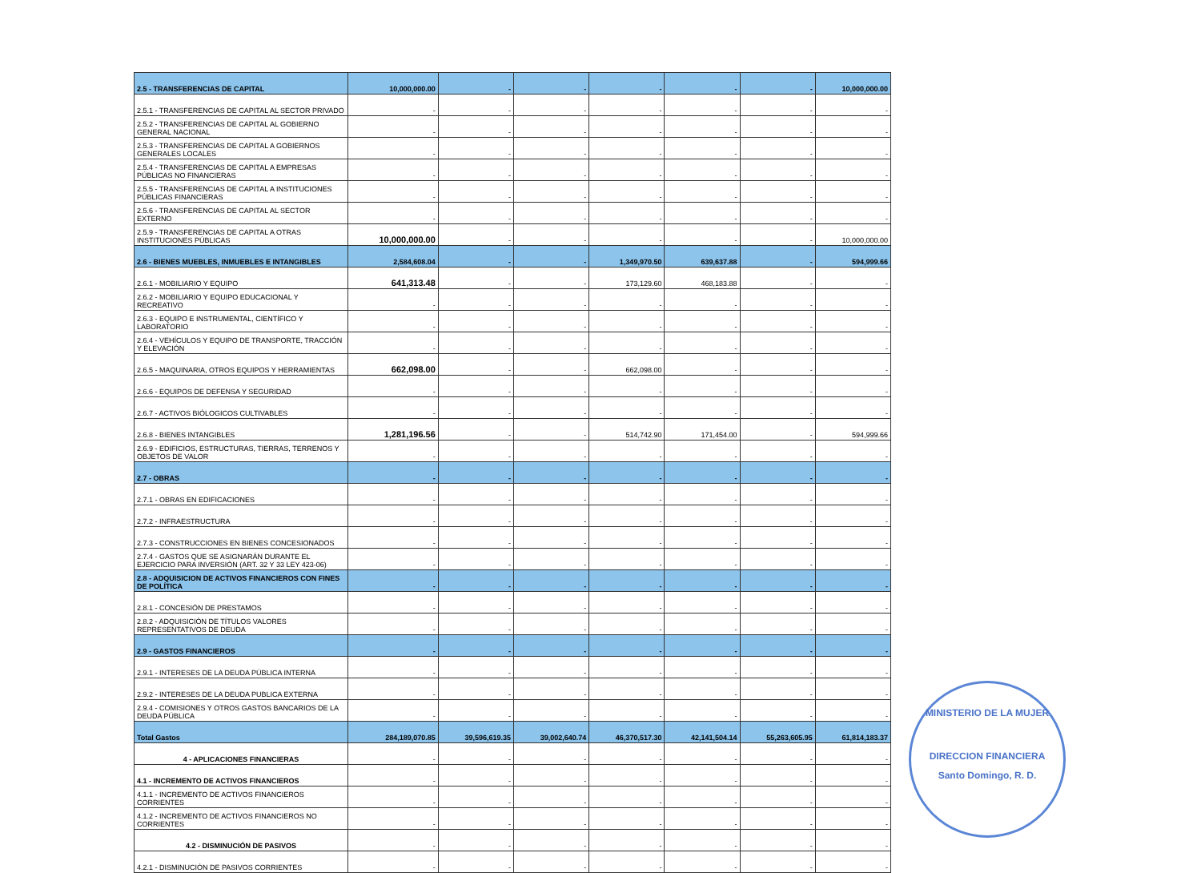| 2.5 - TRANSFERENCIAS DE CAPITAL | 10,000,000.00 | - | - | - | - | - | 10,000,000.00 |
| 2.5.1 - TRANSFERENCIAS DE CAPITAL AL SECTOR PRIVADO | - | - | - | - | - | - | - |
| 2.5.2 - TRANSFERENCIAS DE CAPITAL AL GOBIERNO GENERAL NACIONAL | - | - | - | - | - | - | - |
| 2.5.3 - TRANSFERENCIAS DE CAPITAL A GOBIERNOS GENERALES LOCALES | - | - | - | - | - | - | - |
| 2.5.4 - TRANSFERENCIAS DE CAPITAL A EMPRESAS PÚBLICAS NO FINANCIERAS | - | - | - | - | - | - | - |
| 2.5.5 - TRANSFERENCIAS DE CAPITAL A INSTITUCIONES PÚBLICAS FINANCIERAS | - | - | - | - | - | - | - |
| 2.5.6 - TRANSFERENCIAS DE CAPITAL AL SECTOR EXTERNO | - | - | - | - | - | - | - |
| 2.5.9 - TRANSFERENCIAS DE CAPITAL A OTRAS INSTITUCIONES PÚBLICAS | 10,000,000.00 | - | - | - | - | - | 10,000,000.00 |
| 2.6 - BIENES MUEBLES, INMUEBLES E INTANGIBLES | 2,584,608.04 | - | - | 1,349,970.50 | 639,637.88 | - | 594,999.66 |
| 2.6.1 - MOBILIARIO Y EQUIPO | 641,313.48 | - | - | 173,129.60 | 468,183.88 | - | - |
| 2.6.2 - MOBILIARIO Y EQUIPO EDUCACIONAL Y RECREATIVO | - | - | - | - | - | - | - |
| 2.6.3 - EQUIPO E INSTRUMENTAL, CIENTÍFICO Y LABORATORIO | - | - | - | - | - | - | - |
| 2.6.4 - VEHÍCULOS Y EQUIPO DE TRANSPORTE, TRACCIÓN Y ELEVACIÓN | - | - | - | - | - | - | - |
| 2.6.5 - MAQUINARIA, OTROS EQUIPOS Y HERRAMIENTAS | 662,098.00 | - | - | 662,098.00 | - | - | - |
| 2.6.6 - EQUIPOS DE DEFENSA Y SEGURIDAD | - | - | - | - | - | - | - |
| 2.6.7 - ACTIVOS BIÓLOGICOS CULTIVABLES | - | - | - | - | - | - | - |
| 2.6.8 - BIENES INTANGIBLES | 1,281,196.56 | - | - | 514,742.90 | 171,454.00 | - | 594,999.66 |
| 2.6.9 - EDIFICIOS, ESTRUCTURAS, TIERRAS, TERRENOS Y OBJETOS DE VALOR | - | - | - | - | - | - | - |
| 2.7 - OBRAS | - | - | - | - | - | - | - |
| 2.7.1 - OBRAS EN EDIFICACIONES | - | - | - | - | - | - | - |
| 2.7.2 - INFRAESTRUCTURA | - | - | - | - | - | - | - |
| 2.7.3 - CONSTRUCCIONES EN BIENES CONCESIONADOS | - | - | - | - | - | - | - |
| 2.7.4 - GASTOS QUE SE ASIGNARÁN DURANTE EL EJERCICIO PARA INVERSIÓN (ART. 32 Y 33 LEY 423-06) | - | - | - | - | - | - | - |
| 2.8 - ADQUISICION DE ACTIVOS FINANCIEROS CON FINES DE POLÍTICA | - | - | - | - | - | - | - |
| 2.8.1 - CONCESIÓN DE PRESTAMOS | - | - | - | - | - | - | - |
| 2.8.2 - ADQUISICIÓN DE TÍTULOS VALORES REPRESENTATIVOS DE DEUDA | - | - | - | - | - | - | - |
| 2.9 - GASTOS FINANCIEROS | - | - | - | - | - | - | - |
| 2.9.1 - INTERESES DE LA DEUDA PÚBLICA INTERNA | - | - | - | - | - | - | - |
| 2.9.2 - INTERESES DE LA DEUDA PUBLICA EXTERNA | - | - | - | - | - | - | - |
| 2.9.4 - COMISIONES Y OTROS GASTOS BANCARIOS DE LA DEUDA PÚBLICA | - | - | - | - | - | - | - |
| Total Gastos | 284,189,070.85 | 39,596,619.35 | 39,002,640.74 | 46,370,517.30 | 42,141,504.14 | 55,263,605.95 | 61,814,183.37 |
| 4 - APLICACIONES FINANCIERAS | - | - | - | - | - | - | - |
| 4.1 - INCREMENTO DE ACTIVOS FINANCIEROS | - | - | - | - | - | - | - |
| 4.1.1 - INCREMENTO DE ACTIVOS FINANCIEROS CORRIENTES | - | - | - | - | - | - | - |
| 4.1.2 - INCREMENTO DE ACTIVOS FINANCIEROS NO CORRIENTES | - | - | - | - | - | - | - |
| 4.2 - DISMINUCIÓN DE PASIVOS | - | - | - | - | - | - | - |
| 4.2.1 - DISMINUCIÓN DE PASIVOS CORRIENTES | - | - | - | - | - | - | - |
MINISTERIO DE LA MUJER
DIRECCION FINANCIERA
Santo Domingo, R. D.